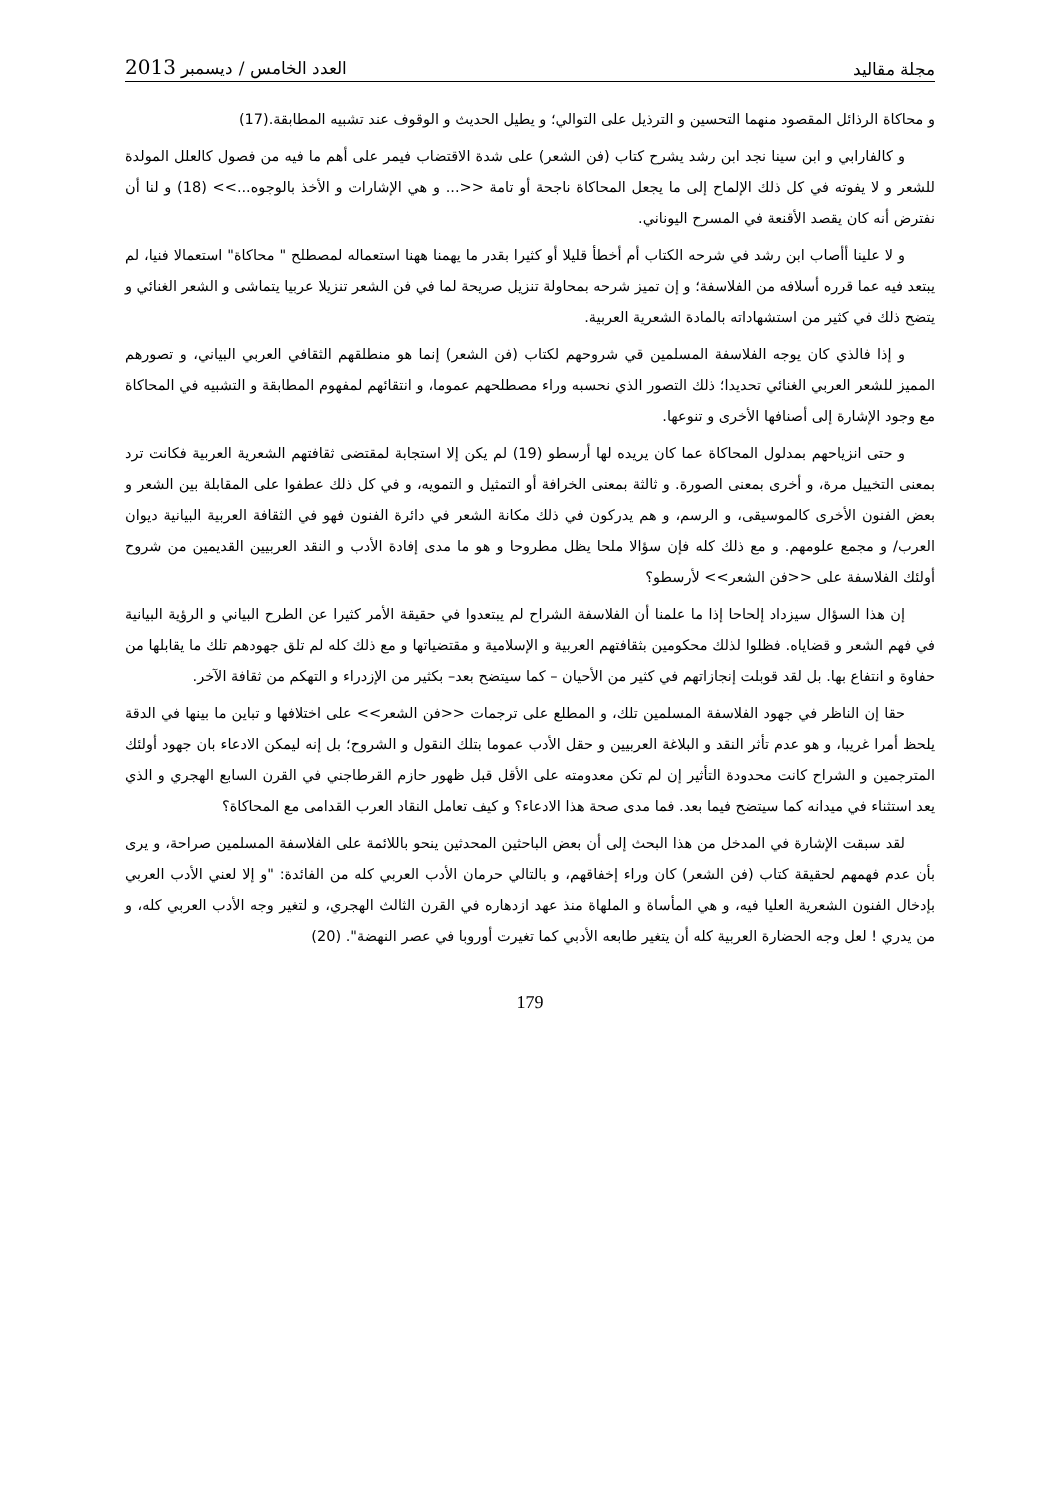مجلة مقاليد العدد الخامس / ديسمبر 2013
و محاكاة الرذائل المقصود منهما التحسين و الترذيل على التوالي؛ و يطيل الحديث و الوقوف عند تشبيه المطابقة.(17)
و كالفارابي و ابن سينا نجد ابن رشد يشرح كتاب (فن الشعر) على شدة الاقتضاب فيمر على أهم ما فيه من فصول كالعلل المولدة للشعر و لا يفوته في كل ذلك الإلماح إلى ما يجعل المحاكاة ناجحة أو تامة <<... و هي الإشارات و الأخذ بالوجوه...>> (18) و لنا أن نفترض أنه كان يقصد الأقنعة في المسرح اليوناني.
و لا علينا أأصاب ابن رشد في شرحه الكتاب أم أخطأ قليلا أو كثيرا بقدر ما يهمنا ههنا استعماله لمصطلح " محاكاة" استعمالا فنيا، لم يبتعد فيه عما قرره أسلافه من الفلاسفة؛ و إن تميز شرحه بمحاولة تنزيل صريحة لما في فن الشعر تنزيلا عربيا يتماشى و الشعر الغنائي و يتضح ذلك في كثير من استشهاداته بالمادة الشعرية العربية.
و إذا فالذي كان يوجه الفلاسفة المسلمين قي شروحهم لكتاب (فن الشعر) إنما هو منطلقهم الثقافي العربي البياني، و تصورهم المميز للشعر العربي الغنائي تحديدا؛ ذلك التصور الذي نحسبه وراء مصطلحهم عموما، و انتقائهم لمفهوم المطابقة و التشبيه في المحاكاة مع وجود الإشارة إلى أصنافها الأخرى و تنوعها.
و حتى انزياحهم بمدلول المحاكاة عما كان يريده لها أرسطو (19) لم يكن إلا استجابة لمقتضى ثقافتهم الشعرية العربية فكانت ترد بمعنى التخييل مرة، و أخرى بمعنى الصورة. و ثالثة بمعنى الخرافة أو التمثيل و التمويه، و في كل ذلك عطفوا على المقابلة بين الشعر و بعض الفنون الأخرى كالموسيقى، و الرسم، و هم يدركون في ذلك مكانة الشعر في دائرة الفنون فهو في الثقافة العربية البيانية ديوان العرب/ و مجمع علومهم. و مع ذلك كله فإن سؤالا ملحا يظل مطروحا و هو ما مدى إفادة الأدب و النقد العربيين القديمين من شروح أولئك الفلاسفة على <<فن الشعر>> لأرسطو؟
إن هذا السؤال سيزداد إلحاحا إذا ما علمنا أن الفلاسفة الشراح لم يبتعدوا في حقيقة الأمر كثيرا عن الطرح البياني و الرؤية البيانية في فهم الشعر و قضاياه. فظلوا لذلك محكومين بثقافتهم العربية و الإسلامية و مقتضياتها و مع ذلك كله لم تلق جهودهم تلك ما يقابلها من حفاوة و انتفاع بها. بل لقد قوبلت إنجازاتهم في كثير من الأحيان – كما سيتضح بعد– بكثير من الإزدراء و التهكم من ثقافة الآخر.
حقا إن الناظر في جهود الفلاسفة المسلمين تلك، و المطلع على ترجمات <<فن الشعر>> على اختلافها و تباين ما بينها في الدقة يلحظ أمرا غريبا، و هو عدم تأثر النقد و البلاغة العربيين و حقل الأدب عموما بتلك النقول و الشروح؛ بل إنه ليمكن الادعاء بان جهود أولئك المترجمين و الشراح كانت محدودة التأثير إن لم تكن معدومته على الأقل قبل ظهور حازم القرطاجني في القرن السابع الهجري و الذي يعد استثناء في ميدانه كما سيتضح فيما بعد. فما مدى صحة هذا الادعاء؟ و كيف تعامل النقاد العرب القدامى مع المحاكاة؟
لقد سبقت الإشارة في المدخل من هذا البحث إلى أن بعض الباحثين المحدثين ينحو باللائمة على الفلاسفة المسلمين صراحة، و يرى بأن عدم فهمهم لحقيقة كتاب (فن الشعر) كان وراء إخفاقهم، و بالتالي حرمان الأدب العربي كله من الفائدة: "و إلا لعني الأدب العربي بإدخال الفنون الشعرية العليا فيه، و هي المأساة و الملهاة منذ عهد ازدهاره في القرن الثالث الهجري، و لتغير وجه الأدب العربي كله، و من يدري ! لعل وجه الحضارة العربية كله أن يتغير طابعه الأدبي كما تغيرت أوروبا في عصر النهضة". (20)
179